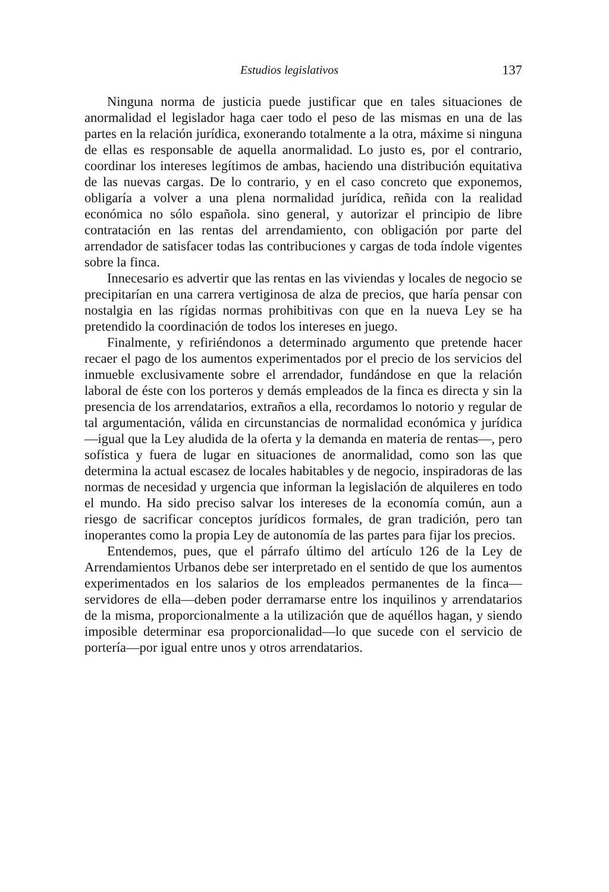Estudios legislativos 137
Ninguna norma de justicia puede justificar que en tales situaciones de anormalidad el legislador haga caer todo el peso de las mismas en una de las partes en la relación jurídica, exonerando totalmente a la otra, máxime si ninguna de ellas es responsable de aquella anormalidad. Lo justo es, por el contrario, coordinar los intereses legítimos de ambas, haciendo una distribución equitativa de las nuevas cargas. De lo contrario, y en el caso concreto que exponemos, obligaría a volver a una plena normalidad jurídica, reñida con la realidad económica no sólo española. sino general, y autorizar el principio de libre contratación en las rentas del arrendamiento, con obligación por parte del arrendador de satisfacer todas las contribuciones y cargas de toda índole vigentes sobre la finca.
Innecesario es advertir que las rentas en las viviendas y locales de negocio se precipitarían en una carrera vertiginosa de alza de precios, que haría pensar con nostalgia en las rígidas normas prohibitivas con que en la nueva Ley se ha pretendido la coordinación de todos los intereses en juego.
Finalmente, y refiriéndonos a determinado argumento que pretende hacer recaer el pago de los aumentos experimentados por el precio de los servicios del inmueble exclusivamente sobre el arrendador, fundándose en que la relación laboral de éste con los porteros y demás empleados de la finca es directa y sin la presencia de los arrendatarios, extraños a ella, recordamos lo notorio y regular de tal argumentación, válida en circunstancias de normalidad económica y jurídica—igual que la Ley aludida de la oferta y la demanda en materia de rentas—, pero sofística y fuera de lugar en situaciones de anormalidad, como son las que determina la actual escasez de locales habitables y de negocio, inspiradoras de las normas de necesidad y urgencia que informan la legislación de alquileres en todo el mundo. Ha sido preciso salvar los intereses de la economía común, aun a riesgo de sacrificar conceptos jurídicos formales, de gran tradición, pero tan inoperantes como la propia Ley de autonomía de las partes para fijar los precios.
Entendemos, pues, que el párrafo último del artículo 126 de la Ley de Arrendamientos Urbanos debe ser interpretado en el sentido de que los aumentos experimentados en los salarios de los empleados permanentes de la finca—servidores de ella—deben poder derramarse entre los inquilinos y arrendatarios de la misma, proporcionalmente a la utilización que de aquéllos hagan, y siendo imposible determinar esa proporcionalidad—lo que sucede con el servicio de portería—por igual entre unos y otros arrendatarios.